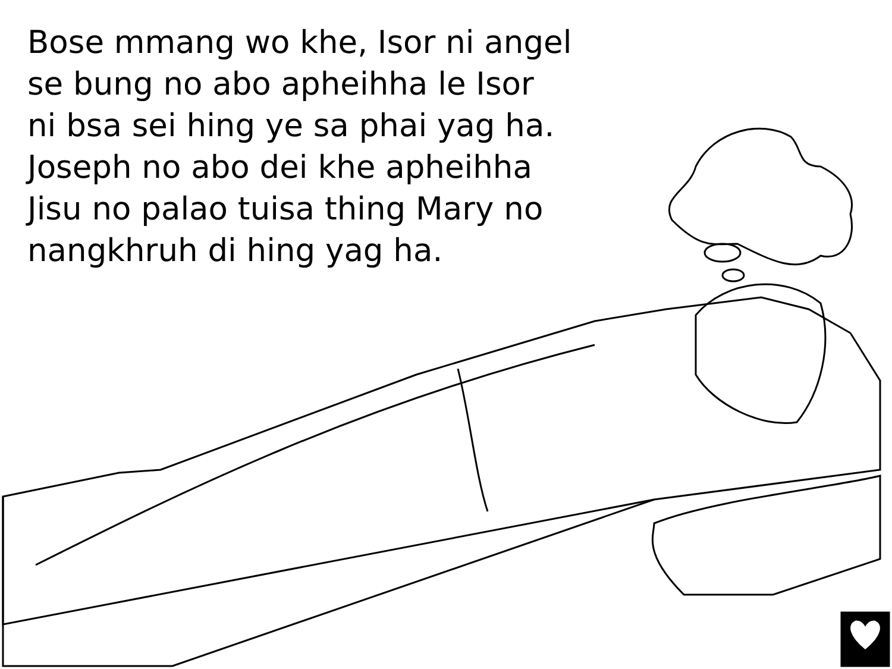Bose mmang wo khe, Isor ni angel
se bung no abo apheihha le Isor
ni bsa sei hing ye sa phai yag ha.
Joseph no abo dei khe apheihha
Jisu no palao tuisa thing Mary no
nangkhruh di hing yag ha.